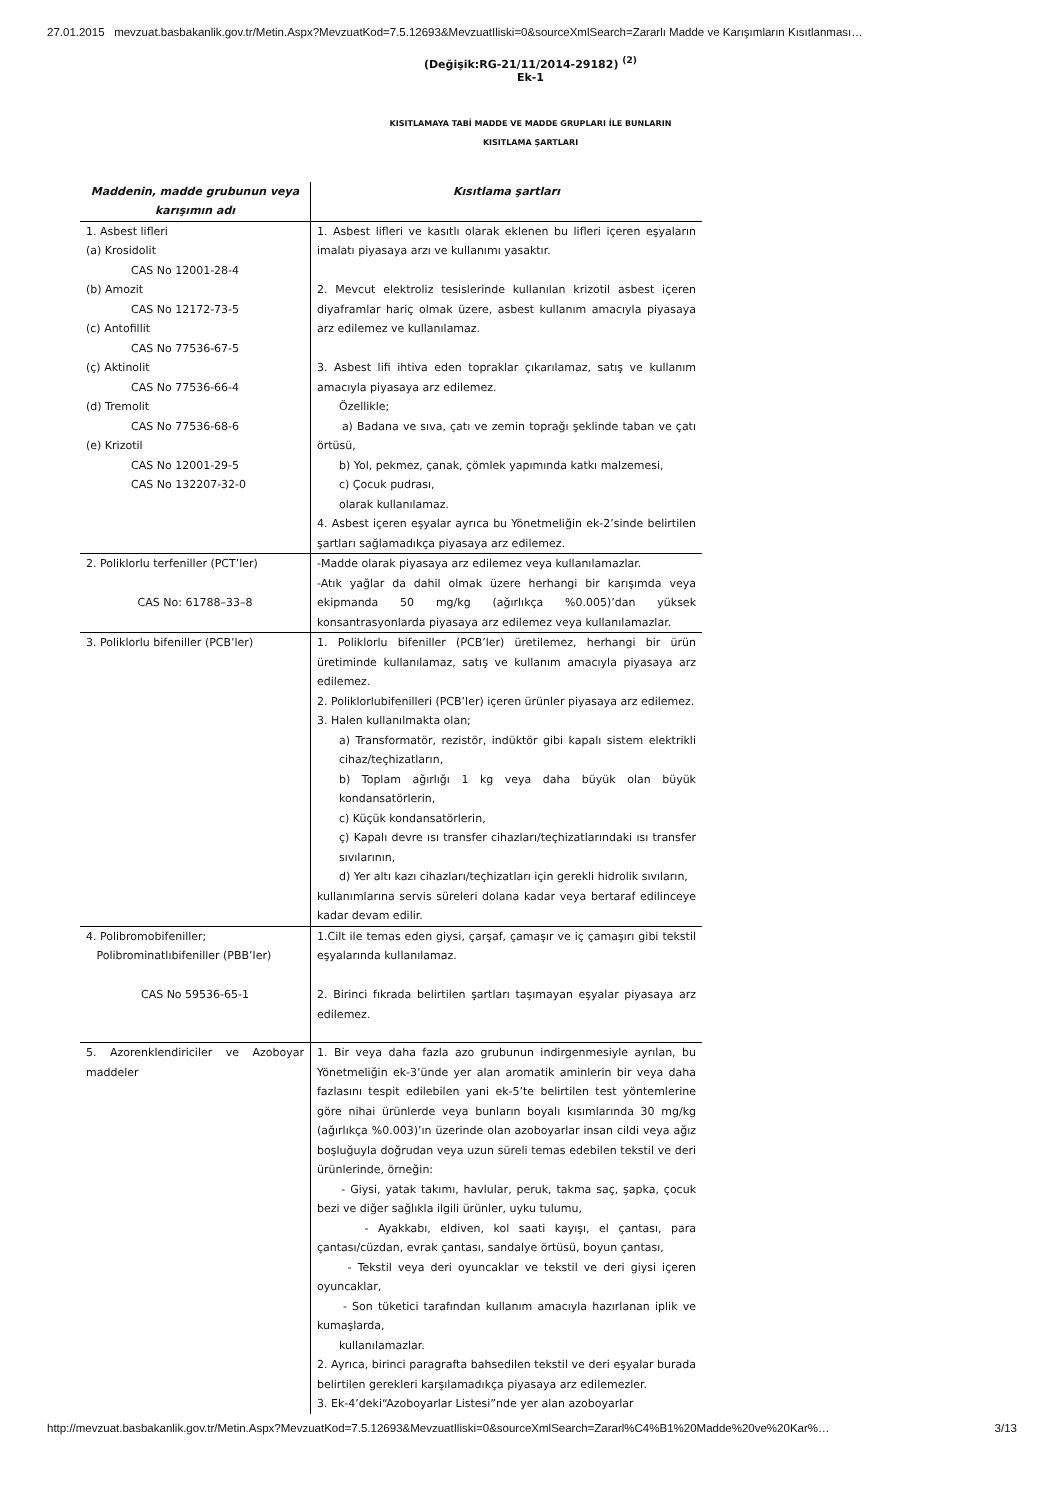27.01.2015 mevzuat.basbakanlik.gov.tr/Metin.Aspx?MevzuatKod=7.5.12693&MevzuatIliski=0&sourceXmlSearch=Zararlı Madde ve Karışımların Kısıtlanması…
(Değişik:RG-21/11/2014-29182) <sup>(2)</sup>
Ek-1
KISITLAMAYA TABİ MADDE VE MADDE GRUPLARI İLE BUNLARIN
KISITLAMA ŞARTLARI
| Maddenin, madde grubunun veya karışımın adı | Kısıtlama şartları |
| --- | --- |
| 1. Asbest lifleri (a) Krosidolit CAS No 12001-28-4 (b) Amozit CAS No 12172-73-5 (c) Antofillit CAS No 77536-67-5 (ç) Aktinolit CAS No 77536-66-4 (d) Tremolit CAS No 77536-68-6 (e) Krizotil CAS No 12001-29-5 CAS No 132207-32-0 | 1. Asbest lifleri ve kasıtlı olarak eklenen bu lifleri içeren eşyaların imalatı piyasaya arzı ve kullanımı yasaktır. 2. Mevcut elektroliz tesislerinde kullanılan krizotil asbest içeren diyaframlar hariç olmak üzere, asbest kullanım amacıyla piyasaya arz edilemez ve kullanılamaz. 3. Asbest lifi ihtiva eden topraklar çıkarılamaz, satış ve kullanım amacıyla piyasaya arz edilemez. Özellikle; a) Badana ve sıva, çatı ve zemin toprağı şeklinde taban ve çatı örtüsü, b) Yol, pekmez, çanak, çömlek yapımında katkı malzemesi, c) Çocuk pudrası, olarak kullanılamaz. 4. Asbest içeren eşyalar ayrıca bu Yönetmeliğin ek-2’sinde belirtilen şartları sağlamadıkça piyasaya arz edilemez. |
| 2. Poliklorlu terfeniller (PCT’ler) CAS No: 61788–33–8 | -Madde olarak piyasaya arz edilemez veya kullanılamazlar. -Atık yağlar da dahil olmak üzere herhangi bir karışımda veya ekipmanda 50 mg/kg (ağırlıkça %0.005)’dan yüksek konsantrasyonlarda piyasaya arz edilemez veya kullanılamazlar. |
| 3. Poliklorlu bifeniller (PCB’ler) | 1. Poliklorlu bifeniller (PCB’ler) üretilemez, herhangi bir ürün üretiminde kullanılamaz, satış ve kullanım amacıyla piyasaya arz edilemez. 2. Poliklorlubifenilleri (PCB’ler) içeren ürünler piyasaya arz edilemez. 3. Halen kullanılmakta olan; a) Transformatör, rezistör, indüktör gibi kapalı sistem elektrikli cihaz/teçhizatların, b) Toplam ağırlığı 1 kg veya daha büyük olan büyük kondansatörlerin, c) Küçük kondansatörlerin, ç) Kapalı devre ısı transfer cihazları/teçhizatlarındaki ısı transfer sıvılarının, d) Yer altı kazı cihazları/teçhizatları için gerekli hidrolik sıvıların, kullanımlarına servis süreleri dolana kadar veya bertaraf edilinceye kadar devam edilir. |
| 4. Polibromobifeniller; Polibrominatlıbifeniller (PBB’ler) CAS No 59536-65-1 | 1.Cilt ile temas eden giysi, çarşaf, çamaşır ve iç çamaşırı gibi tekstil eşyalarında kullanılamaz. 2. Birinci fıkrada belirtilen şartları taşımayan eşyalar piyasaya arz edilemez. |
| 5. Azorenklendiriciler ve Azoboyar maddeler | 1. Bir veya daha fazla azo grubunun indirgenmesiyle ayrılan, bu Yönetmeliğin ek-3’ünde yer alan aromatik aminlerin bir veya daha fazlasını tespit edilebilen yani ek-5’te belirtilen test yöntemlerine göre nihai ürünlerde veya bunların boyalı kısımlarında 30 mg/kg (ağırlıkça %0.003)’ın üzerinde olan azoboyarlar insan cildi veya ağız boşluğuyla doğrudan veya uzun süreli temas edebilen tekstil ve deri ürünlerinde, örneğin: - Giysi, yatak takımı, havlular, peruk, takma saç, şapka, çocuk bezi ve diğer sağlıkla ilgili ürünler, uyku tulumu, - Ayakkabı, eldiven, kol saati kayışı, el çantası, para çantası/cüzdan, evrak çantası, sandalye örtüsü, boyun çantası, - Tekstil veya deri oyuncaklar ve tekstil ve deri giysi içeren oyuncaklar, - Son tüketici tarafından kullanım amacıyla hazırlanan iplik ve kumaşlarda, kullanılamazlar. 2. Ayrıca, birinci paragrafta bahsedilen tekstil ve deri eşyalar burada belirtilen gerekleri karşılamadıkça piyasaya arz edilemezler. 3. Ek-4’deki“Azoboyarlar Listesi”nde yer alan azoboyarlar |
http://mevzuat.basbakanlik.gov.tr/Metin.Aspx?MevzuatKod=7.5.12693&MevzuatIliski=0&sourceXmlSearch=Zararl%C4%B1%20Madde%20ve%20Kar%… 3/13